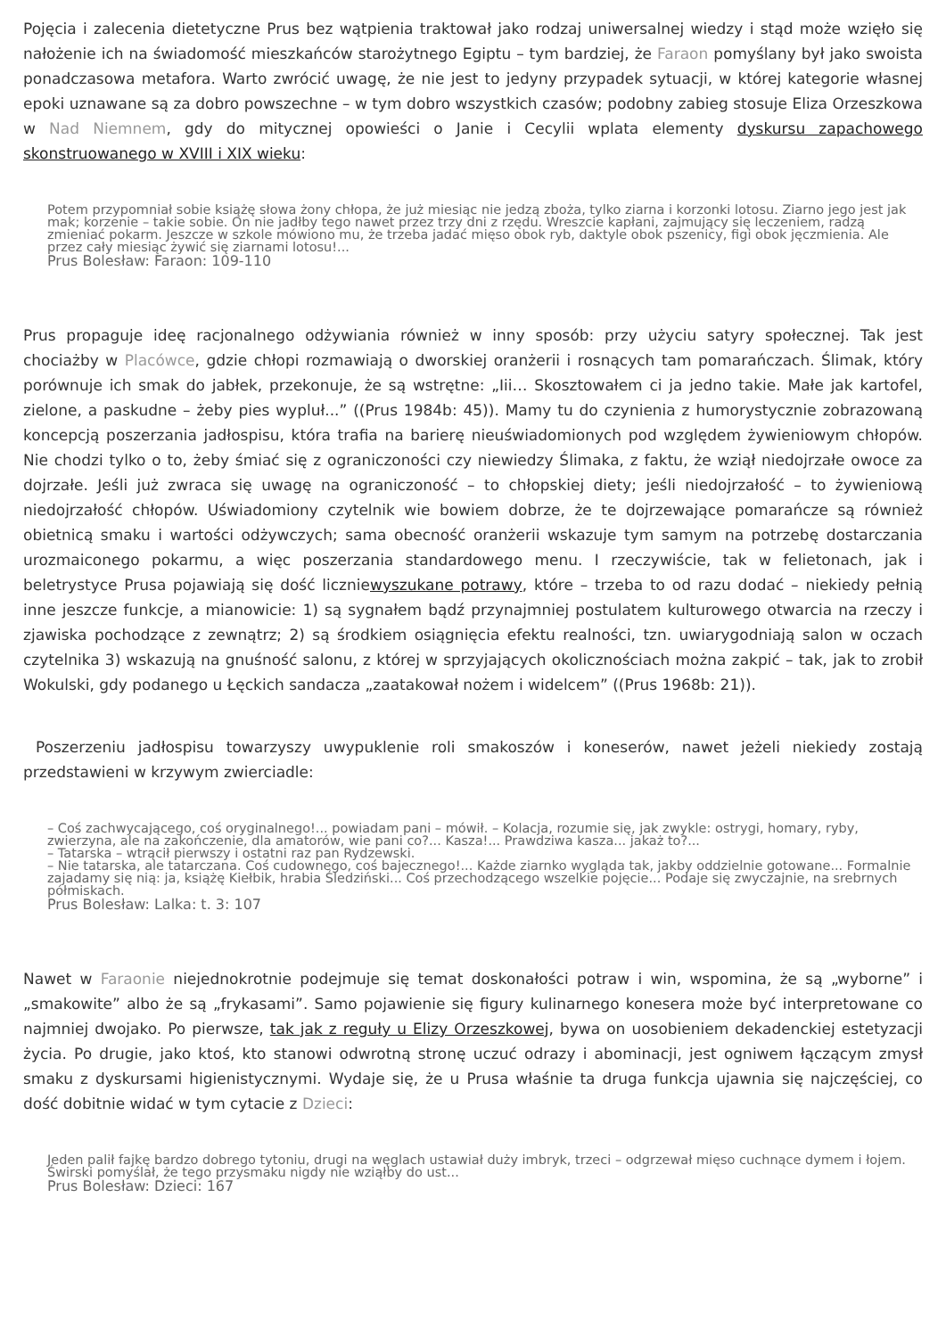Pojęcia i zalecenia dietetyczne Prus bez wątpienia traktował jako rodzaj uniwersalnej wiedzy i stąd może wzięło się nałożenie ich na świadomość mieszkańców starożytnego Egiptu – tym bardziej, że Faraon pomyślany był jako swoista ponadczasowa metafora. Warto zwrócić uwagę, że nie jest to jedyny przypadek sytuacji, w której kategorie własnej epoki uznawane są za dobro powszechne – w tym dobro wszystkich czasów; podobny zabieg stosuje Eliza Orzeszkowa w Nad Niemnem, gdy do mitycznej opowieści o Janie i Cecylii wplata elementy dyskursu zapachowego skonstruowanego w XVIII i XIX wieku:
Potem przypomniał sobie książę słowa żony chłopa, że już miesiąc nie jedzą zboża, tylko ziarna i korzonki lotosu. Ziarno jego jest jak mak; korzenie – takie sobie. On nie jadłby tego nawet przez trzy dni z rzędu. Wreszcie kapłani, zajmujący się leczeniem, radzą zmieniać pokarm. Jeszcze w szkole mówiono mu, że trzeba jadać mięso obok ryb, daktyle obok pszenicy, figi obok jęczmienia. Ale przez cały miesiąc żywić się ziarnami lotosu!...
Prus Bolesław: Faraon: 109-110
Prus propaguje ideę racjonalnego odżywiania również w inny sposób: przy użyciu satyry społecznej. Tak jest chociażby w Placówce, gdzie chłopi rozmawiają o dworskiej oranżerii i rosnących tam pomarańczach. Ślimak, który porównuje ich smak do jabłek, przekonuje, że są wstrętne: „Iii… Skosztowałem ci ja jedno takie. Małe jak kartofel, zielone, a paskudne – żeby pies wypluł...” ((Prus 1984b: 45)). Mamy tu do czynienia z humorystycznie zobrazowaną koncepcją poszerzania jadłospisu, która trafia na barierę nieuświadomionych pod względem żywieniowym chłopów. Nie chodzi tylko o to, żeby śmiać się z ograniczoności czy niewiedzy Ślimaka, z faktu, że wziął niedojrzałe owoce za dojrzałe. Jeśli już zwraca się uwagę na ograniczoność – to chłopskiej diety; jeśli niedojrzałość – to żywieniową niedojrzałość chłopów. Uświadomiony czytelnik wie bowiem dobrze, że te dojrzewające pomarańcze są również obietnicą smaku i wartości odżywczych; sama obecność oranżerii wskazuje tym samym na potrzebę dostarczania urozmaiconego pokarmu, a więc poszerzania standardowego menu. I rzeczywiście, tak w felietonach, jak i beletrystyce Prusa pojawiają się dość liczniewyszukane potrawy, które – trzeba to od razu dodać – niekiedy pełnią inne jeszcze funkcje, a mianowicie: 1) są sygnałem bądź przynajmniej postulatem kulturowego otwarcia na rzeczy i zjawiska pochodzące z zewnątrz; 2) są środkiem osiągnięcia efektu realności, tzn. uwiarygodniają salon w oczach czytelnika 3) wskazują na gnuśność salonu, z której w sprzyjających okolicznościach można zakpić – tak, jak to zrobił Wokulski, gdy podanego u Łęckich sandacza „zaatakował nożem i widelcem” ((Prus 1968b: 21)).
Poszerzeniu jadłospisu towarzyszy uwypuklenie roli smakoszów i koneserów, nawet jeżeli niekiedy zostają przedstawieni w krzywym zwierciadle:
– Coś zachwycającego, coś oryginalnego!... powiadam pani – mówił. – Kolacja, rozumie się, jak zwykle: ostrygi, homary, ryby, zwierzyna, ale na zakończenie, dla amatorów, wie pani co?... Kasza!... Prawdziwa kasza... jakaż to?...
– Tatarska – wtrącił pierwszy i ostatni raz pan Rydzewski.
– Nie tatarska, ale tatarczana. Coś cudownego, coś bajecznego!... Każde ziarnko wygląda tak, jakby oddzielnie gotowane... Formalnie zajadamy się nią: ja, książę Kiełbik, hrabia Śledziński... Coś przechodzącego wszelkie pojęcie... Podaje się zwyczajnie, na srebrnych półmiskach.
Prus Bolesław: Lalka: t. 3: 107
Nawet w Faraonie niejednokrotnie podejmuje się temat doskonałości potraw i win, wspomina, że są „wyborne” i „smakowite” albo że są „frykasami”. Samo pojawienie się figury kulinarnego konesera może być interpretowane co najmniej dwojako. Po pierwsze, tak jak z reguły u Elizy Orzeszkowej, bywa on uosobieniem dekadenckiej estetyzacji życia. Po drugie, jako ktoś, kto stanowi odwrotną stronę uczuć odrazy i abominacji, jest ogniwem łączącym zmysł smaku z dyskursami higienistycznymi. Wydaje się, że u Prusa właśnie ta druga funkcja ujawnia się najczęściej, co dość dobitnie widać w tym cytacie z Dzieci:
Jeden palił fajkę bardzo dobrego tytoniu, drugi na węglach ustawiał duży imbryk, trzeci – odgrzewał mięso cuchnące dymem i łojem. Świrski pomyślał, że tego przysmaku nigdy nie wziąłby do ust...
Prus Bolesław: Dzieci: 167